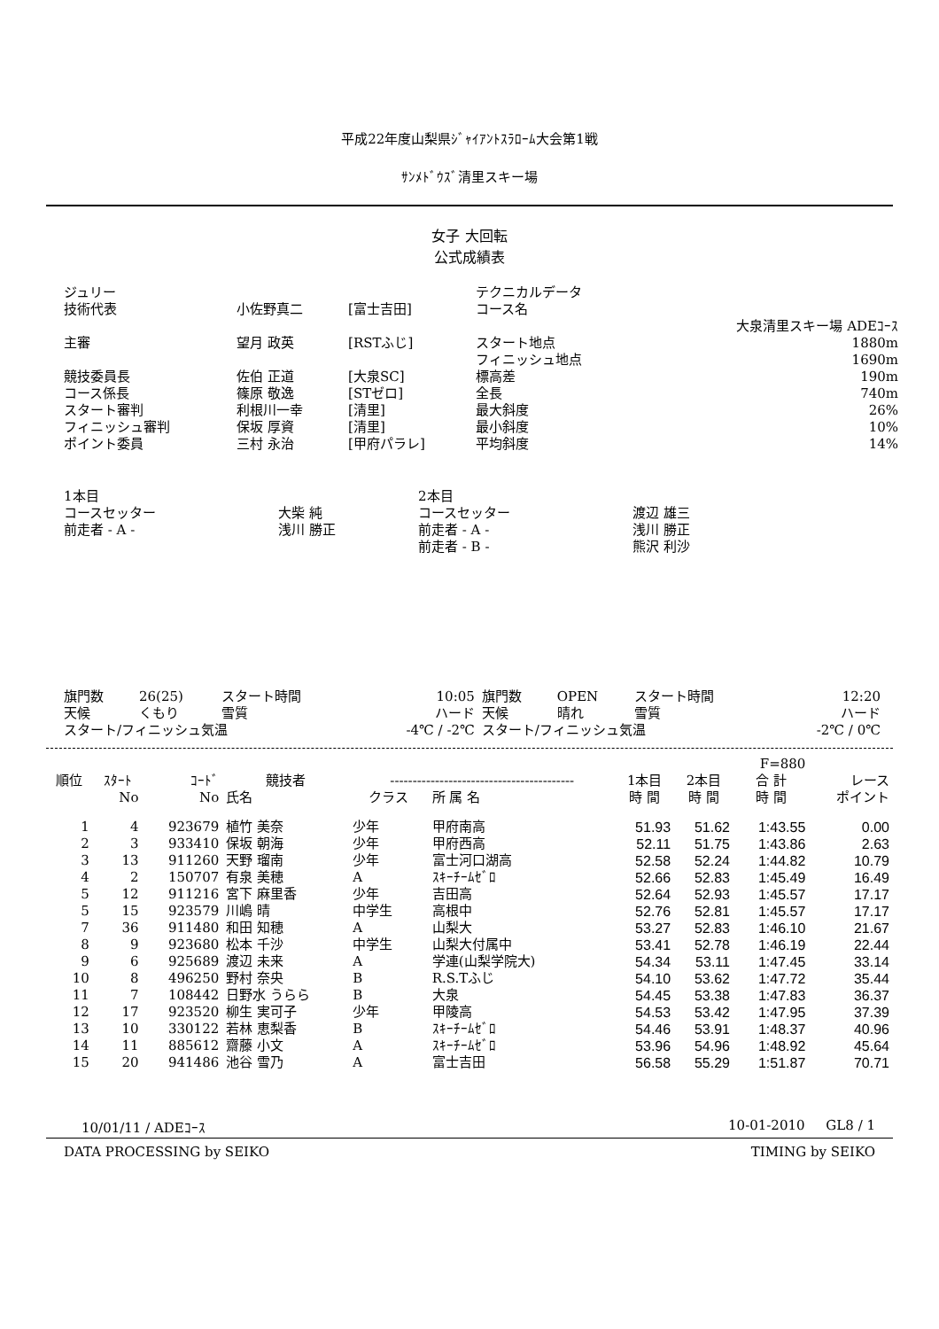平成22年度山梨県ｼﾞｬｲｱﾝﾄｽﾗﾛｰﾑ大会第1戦
ｻﾝﾒﾄﾞｳｽﾞ清里スキー場
女子 大回転
公式成績表
| ジュリー | | | テクニカルデータ | |
| 技術代表 | 小佐野真二 | [富士吉田] | コース名 | |
| | | | | 大泉清里スキー場 ADEｺｰｽ |
| 主審 | 望月 政英 | [RSTふじ] | スタート地点 | 1880m |
| | | | フィニッシュ地点 | 1690m |
| 競技委員長 | 佐伯 正道 | [大泉SC] | 標高差 | 190m |
| コース係長 | 篠原 敬逸 | [STゼロ] | 全長 | 740m |
| スタート審判 | 利根川一幸 | [清里] | 最大斜度 | 26% |
| フィニッシュ審判 | 保坂 厚資 | [清里] | 最小斜度 | 10% |
| ポイント委員 | 三村 永治 | [甲府パラレ] | 平均斜度 | 14% |
| 1本目 | | 2本目 | |
| コースセッター | 大柴 純 | コースセッター | 渡辺 雄三 |
| 前走者 - A - | 浅川 勝正 | 前走者 - A - | 浅川 勝正 |
| | | 前走者 - B - | 熊沢 利沙 |
| 旗門数 | 26(25) | スタート時間 | 10:05 | 旗門数 | OPEN | スタート時間 | 12:20 |
| 天候 | くもり | 雪質 | ハード | 天候 | 晴れ | 雪質 | ハード |
| スタート/フィニッシュ気温 | | | -4℃ / -2℃ | スタート/フィニッシュ気温 | | | -2℃ / 0℃ |
| F=880 | | | | | | | | | |
| --- | --- | --- | --- | --- | --- | --- | --- | --- | --- |
| 順位 | ｽﾀｰﾄ | ｺｰﾄﾞ | 競技者 | ----------------------------------------- | | 1本目 | 2本目 | 合 計 | レース |
| | No | No | 氏名 | クラス | 所 属 名 | 時 間 | 時 間 | 時 間 | ポイント |
| 1 | 4 | 923679 | 植竹 美奈 | 少年 | 甲府南高 | 51.93 | 51.62 | 1:43.55 | 0.00 |
| 2 | 3 | 933410 | 保坂 朝海 | 少年 | 甲府西高 | 52.11 | 51.75 | 1:43.86 | 2.63 |
| 3 | 13 | 911260 | 天野 瑠南 | 少年 | 富士河口湖高 | 52.58 | 52.24 | 1:44.82 | 10.79 |
| 4 | 2 | 150707 | 有泉 美穂 | A | ｽｷｰﾁｰﾑｾﾞﾛ | 52.66 | 52.83 | 1:45.49 | 16.49 |
| 5 | 12 | 911216 | 宮下 麻里香 | 少年 | 吉田高 | 52.64 | 52.93 | 1:45.57 | 17.17 |
| 5 | 15 | 923579 | 川嶋 晴 | 中学生 | 高根中 | 52.76 | 52.81 | 1:45.57 | 17.17 |
| 7 | 36 | 911480 | 和田 知穂 | A | 山梨大 | 53.27 | 52.83 | 1:46.10 | 21.67 |
| 8 | 9 | 923680 | 松本 千沙 | 中学生 | 山梨大付属中 | 53.41 | 52.78 | 1:46.19 | 22.44 |
| 9 | 6 | 925689 | 渡辺 未来 | A | 学連(山梨学院大) | 54.34 | 53.11 | 1:47.45 | 33.14 |
| 10 | 8 | 496250 | 野村 奈央 | B | R.S.Tふじ | 54.10 | 53.62 | 1:47.72 | 35.44 |
| 11 | 7 | 108442 | 日野水 うらら | B | 大泉 | 54.45 | 53.38 | 1:47.83 | 36.37 |
| 12 | 17 | 923520 | 柳生 実可子 | 少年 | 甲陵高 | 54.53 | 53.42 | 1:47.95 | 37.39 |
| 13 | 10 | 330122 | 若林 恵梨香 | B | ｽｷｰﾁｰﾑｾﾞﾛ | 54.46 | 53.91 | 1:48.37 | 40.96 |
| 14 | 11 | 885612 | 齋藤 小文 | A | ｽｷｰﾁｰﾑｾﾞﾛ | 53.96 | 54.96 | 1:48.92 | 45.64 |
| 15 | 20 | 941486 | 池谷 雪乃 | A | 富士吉田 | 56.58 | 55.29 | 1:51.87 | 70.71 |
10/01/11 / ADEｺｰｽ 10-01-2010 GL8 / 1
DATA PROCESSING by SEIKO TIMING by SEIKO